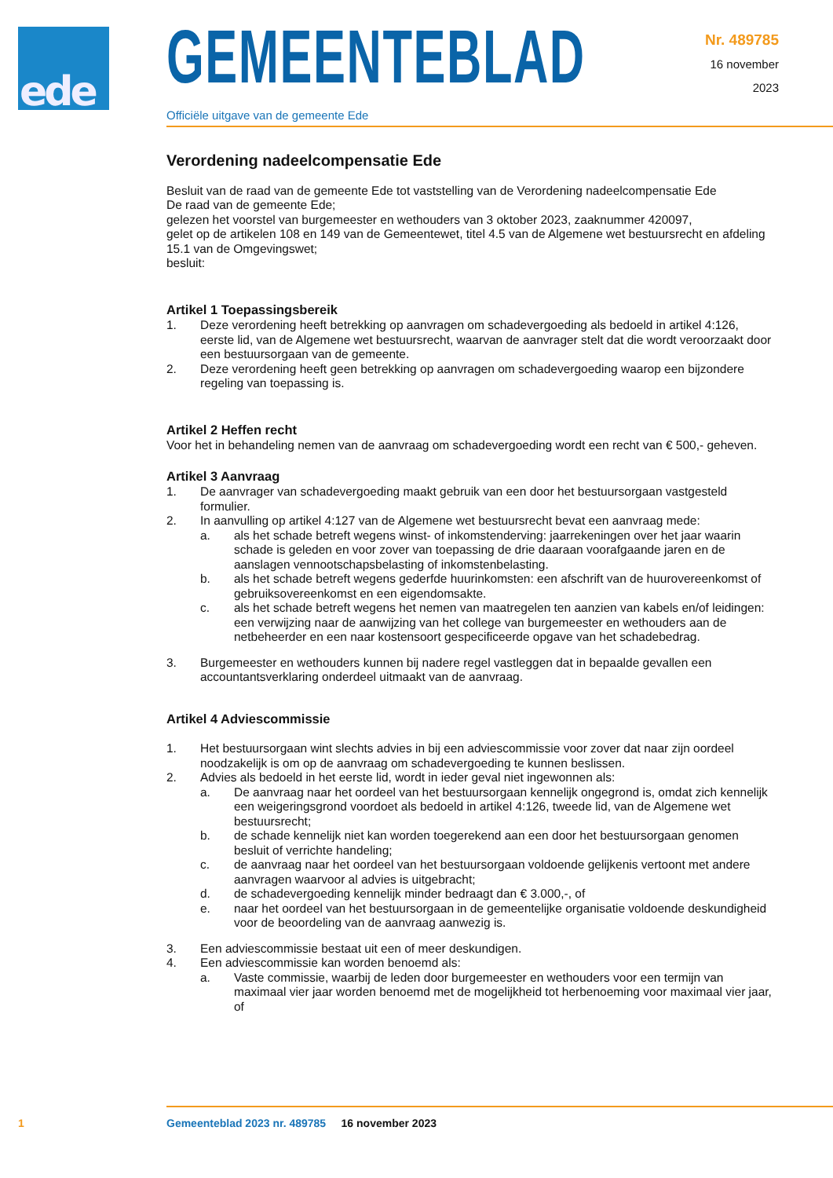ede
GEMEENTEBLAD
Officiële uitgave van de gemeente Ede
Nr. 489785
16 november
2023
Verordening nadeelcompensatie Ede
Besluit van de raad van de gemeente Ede tot vaststelling van de Verordening nadeelcompensatie Ede
De raad van de gemeente Ede;
gelezen het voorstel van burgemeester en wethouders van 3 oktober 2023, zaaknummer 420097,
gelet op de artikelen 108 en 149 van de Gemeentewet, titel 4.5 van de Algemene wet bestuursrecht en afdeling 15.1 van de Omgevingswet;
besluit:
Artikel 1 Toepassingsbereik
1. Deze verordening heeft betrekking op aanvragen om schadevergoeding als bedoeld in artikel 4:126, eerste lid, van de Algemene wet bestuursrecht, waarvan de aanvrager stelt dat die wordt veroorzaakt door een bestuursorgaan van de gemeente.
2. Deze verordening heeft geen betrekking op aanvragen om schadevergoeding waarop een bijzondere regeling van toepassing is.
Artikel 2 Heffen recht
Voor het in behandeling nemen van de aanvraag om schadevergoeding wordt een recht van € 500,- geheven.
Artikel 3 Aanvraag
1. De aanvrager van schadevergoeding maakt gebruik van een door het bestuursorgaan vastgesteld formulier.
2. In aanvulling op artikel 4:127 van de Algemene wet bestuursrecht bevat een aanvraag mede:
a. als het schade betreft wegens winst- of inkomstenderving: jaarrekeningen over het jaar waarin schade is geleden en voor zover van toepassing de drie daaraan voorafgaande jaren en de aanslagen vennootschapsbelasting of inkomstenbelasting.
b. als het schade betreft wegens gederfde huurinkomsten: een afschrift van de huurovereenkomst of gebruiksovereenkomst en een eigendomsakte.
c. als het schade betreft wegens het nemen van maatregelen ten aanzien van kabels en/of leidingen: een verwijzing naar de aanwijzing van het college van burgemeester en wethouders aan de netbeheerder en een naar kostensoort gespecificeerde opgave van het schadebedrag.
3. Burgemeester en wethouders kunnen bij nadere regel vastleggen dat in bepaalde gevallen een accountantsverklaring onderdeel uitmaakt van de aanvraag.
Artikel 4 Adviescommissie
1. Het bestuursorgaan wint slechts advies in bij een adviescommissie voor zover dat naar zijn oordeel noodzakelijk is om op de aanvraag om schadevergoeding te kunnen beslissen.
2. Advies als bedoeld in het eerste lid, wordt in ieder geval niet ingewonnen als:
a. De aanvraag naar het oordeel van het bestuursorgaan kennelijk ongegrond is, omdat zich kennelijk een weigeringsgrond voordoet als bedoeld in artikel 4:126, tweede lid, van de Algemene wet bestuursrecht;
b. de schade kennelijk niet kan worden toegerekend aan een door het bestuursorgaan genomen besluit of verrichte handeling;
c. de aanvraag naar het oordeel van het bestuursorgaan voldoende gelijkenis vertoont met andere aanvragen waarvoor al advies is uitgebracht;
d. de schadevergoeding kennelijk minder bedraagt dan € 3.000,-, of
e. naar het oordeel van het bestuursorgaan in de gemeentelijke organisatie voldoende deskundigheid voor de beoordeling van de aanvraag aanwezig is.
3. Een adviescommissie bestaat uit een of meer deskundigen.
4. Een adviescommissie kan worden benoemd als:
a. Vaste commissie, waarbij de leden door burgemeester en wethouders voor een termijn van maximaal vier jaar worden benoemd met de mogelijkheid tot herbenoeming voor maximaal vier jaar, of
1 Gemeenteblad 2023 nr. 489785 16 november 2023